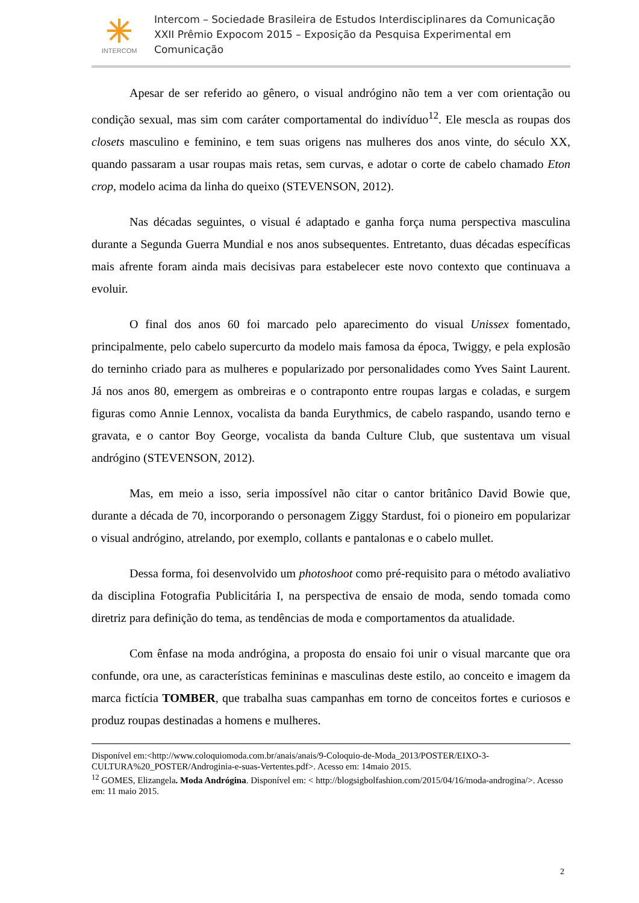INTERCOM
Intercom – Sociedade Brasileira de Estudos Interdisciplinares da Comunicação
XXII Prêmio Expocom 2015 – Exposição da Pesquisa Experimental em Comunicação
Apesar de ser referido ao gênero, o visual andrógino não tem a ver com orientação ou condição sexual, mas sim com caráter comportamental do indivíduo<sup>12</sup>. Ele mescla as roupas dos closets masculino e feminino, e tem suas origens nas mulheres dos anos vinte, do século XX, quando passaram a usar roupas mais retas, sem curvas, e adotar o corte de cabelo chamado Eton crop, modelo acima da linha do queixo (STEVENSON, 2012).
Nas décadas seguintes, o visual é adaptado e ganha força numa perspectiva masculina durante a Segunda Guerra Mundial e nos anos subsequentes. Entretanto, duas décadas específicas mais afrente foram ainda mais decisivas para estabelecer este novo contexto que continuava a evoluir.
O final dos anos 60 foi marcado pelo aparecimento do visual Unissex fomentado, principalmente, pelo cabelo supercurto da modelo mais famosa da época, Twiggy, e pela explosão do terninho criado para as mulheres e popularizado por personalidades como Yves Saint Laurent. Já nos anos 80, emergem as ombreiras e o contraponto entre roupas largas e coladas, e surgem figuras como Annie Lennox, vocalista da banda Eurythmics, de cabelo raspando, usando terno e gravata, e o cantor Boy George, vocalista da banda Culture Club, que sustentava um visual andrógino (STEVENSON, 2012).
Mas, em meio a isso, seria impossível não citar o cantor britânico David Bowie que, durante a década de 70, incorporando o personagem Ziggy Stardust, foi o pioneiro em popularizar o visual andrógino, atrelando, por exemplo, collants e pantalonas e o cabelo mullet.
Dessa forma, foi desenvolvido um photoshoot como pré-requisito para o método avaliativo da disciplina Fotografia Publicitária I, na perspectiva de ensaio de moda, sendo tomada como diretriz para definição do tema, as tendências de moda e comportamentos da atualidade.
Com ênfase na moda andrógina, a proposta do ensaio foi unir o visual marcante que ora confunde, ora une, as características femininas e masculinas deste estilo, ao conceito e imagem da marca fictícia TOMBER, que trabalha suas campanhas em torno de conceitos fortes e curiosos e produz roupas destinadas a homens e mulheres.
Disponível em:<http://www.coloquiomoda.com.br/anais/anais/9-Coloquio-de-Moda_2013/POSTER/EIXO-3-CULTURA%20_POSTER/Androginia-e-suas-Vertentes.pdf>. Acesso em: 14maio 2015.
<sup>12</sup> GOMES, Elizangela. Moda Andrógina. Disponível em: < http://blogsigbolfashion.com/2015/04/16/moda-androgina/>. Acesso em: 11 maio 2015.
2